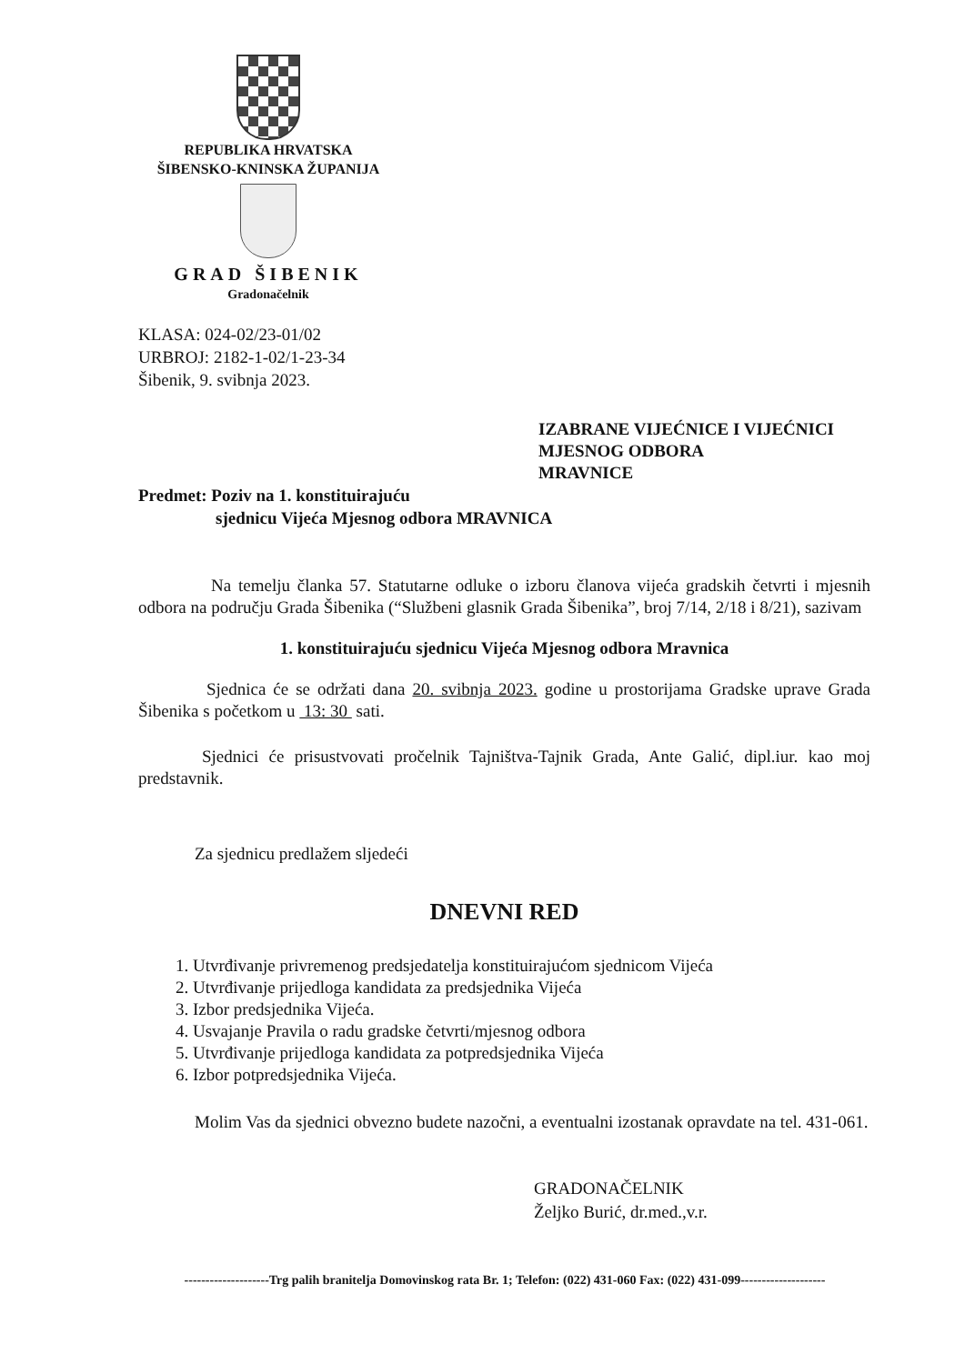REPUBLIKA HRVATSKA
ŠIBENSKO-KNINSKA ŽUPANIJA
GRAD ŠIBENIK
Gradonačelnik
KLASA: 024-02/23-01/02
URBROJ: 2182-1-02/1-23-34
Šibenik, 9. svibnja 2023.
IZABRANE VIJEĆNICE I VIJEĆNICI
MJESNOG ODBORA
MRAVNICE
Predmet: Poziv na 1. konstituirajuću
sjednicu Vijeća Mjesnog odbora MRAVNICA
Na temelju članka 57. Statutarne odluke o izboru članova vijeća gradskih četvrti i mjesnih odbora na području Grada Šibenika (“Službeni glasnik Grada Šibenika”, broj 7/14, 2/18 i 8/21), sazivam
1. konstituirajuću sjednicu Vijeća Mjesnog odbora Mravnica
Sjednica će se održati dana 20. svibnja 2023. godine u prostorijama Gradske uprave Grada Šibenika s početkom u 13: 30 sati.
Sjednici će prisustvovati pročelnik Tajništva-Tajnik Grada, Ante Galić, dipl.iur. kao moj predstavnik.
Za sjednicu predlažem sljedeći
DNEVNI RED
1. Utvrđivanje privremenog predsjedatelja konstituirajućom sjednicom Vijeća
2. Utvrđivanje prijedloga kandidata za predsjednika Vijeća
3. Izbor predsjednika Vijeća.
4. Usvajanje Pravila o radu gradske četvrti/mjesnog odbora
5. Utvrđivanje prijedloga kandidata za potpredsjednika Vijeća
6. Izbor potpredsjednika Vijeća.
Molim Vas da sjednici obvezno budete nazočni, a eventualni izostanak opravdate na tel. 431-061.
GRADONAČELNIK
Željko Burić, dr.med.,v.r.
--------------------Trg palih branitelja Domovinskog rata Br. 1; Telefon: (022) 431-060 Fax: (022) 431-099--------------------